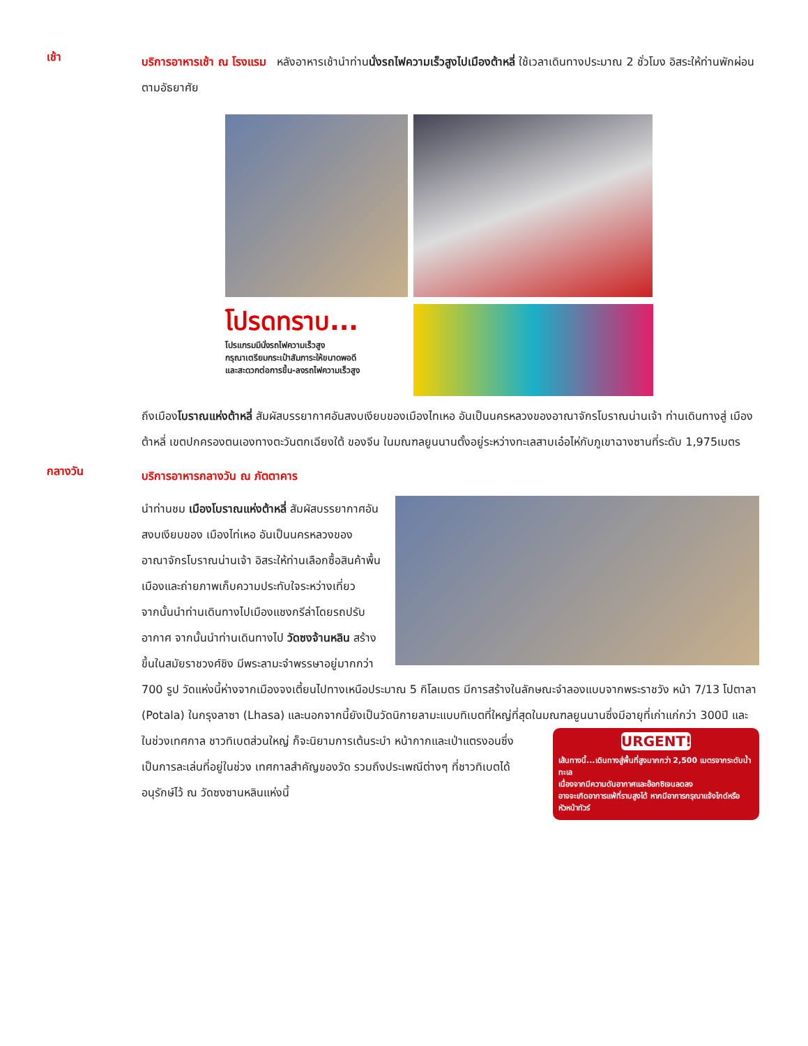เช้า
บริการอาหารเช้า ณ โรงแรม หลังอาหารเช้านำท่านนั่งรถไฟความเร็วสูงไปเมืองต้าหลี่ ใช้เวลาเดินทางประมาณ 2 ชั่วโมง อิสระให้ท่านพักผ่อนตามอัธยาศัย
โปรดทราบ...
โปรแกรมมีนั่งรถไฟความเร็วสูง
กรุณาเตรียมกระเป๋าสัมภาระให้ขนาดพอดี
และสะดวกต่อการขึ้น-ลงรถไฟความเร็วสูง
ถึงเมืองโบราณแห่งต้าหลี่ สัมผัสบรรยากาศอันสงบเงียบของเมืองไทเหอ อันเป็นนครหลวงของอาณาจักรโบราณน่านเจ้า ท่านเดินทางสู่ เมืองต้าหลี่ เขตปกครองตนเองทางตะวันตกเฉียงใต้ ของจีน ในมณฑลยูนนานตั้งอยู่ระหว่างทะเลสาบเอ๋อไห่กับภูเขาฉางซานที่ระดับ 1,975เมตร
กลางวัน
บริการอาหารกลางวัน ณ ภัตตาคาร
นำท่านชม เมืองโบราณแห่งต้าหลี่ สัมผัสบรรยากาศอันสงบเงียบของ เมืองไท่เหอ อันเป็นนครหลวงของอาณาจักรโบราณน่านเจ้า อิสระให้ท่านเลือกซื้อสินค้าพื้นเมืองและถ่ายภาพเก็บความประทับใจระหว่างเที่ยว
จากนั้นนำท่านเดินทางไปเมืองแชงกรีล่าโดยรถปรับอากาศ จากนั้นนำท่านเดินทางไป วัดซงจ้านหลิน สร้างขึ้นในสมัยราชวงศ์ชิง มีพระลามะจำพรรษาอยู่มากกว่า 700 รูป วัดแห่งนี้ห่างจากเมืองจงเตี้ยนไปทางเหนือประมาณ 5 กิโลเมตร มีการสร้างในลักษณะจำลองแบบจากพระราชวัง หน้า 7/13 โปตาลา (Potala) ในกรุงลาซา (Lhasa) และนอกจากนี้ยังเป็นวัดนิกายลามะแบบทิเบตที่ใหญ่ที่สุดในมณฑลยูนนานซึ่งมีอายุที่เก่าแก่กว่า 300ปี และ
URGENT!
เส้นทางนี้...เดินทางสู่พื้นที่สูงมากกว่า 2,500 เมตรจากระดับน้ำทะเล
เนื่องจากมีความดันอากาศและอ๊อกซิเจนลดลง
อาจจะเกิดอาการแพ้ที่ราบสูงได้ หากมีอาการกรุณาแจ้งไกด์หรือหัวหน้าทัวร์
ในช่วงเทศกาล ชาวทิเบตส่วนใหญ่ ก็จะนิยามการเต้นระบำ หน้ากากและเป่าแตรงอนซึ่งเป็นการละเล่นที่อยู่ในช่วง เทศกาลสำคัญของวัด รวมถึงประเพณีต่างๆ ที่ชาวทิเบตได้อนุรักษ์ไว้ ณ วัดซงซานหลินแห่งนี้